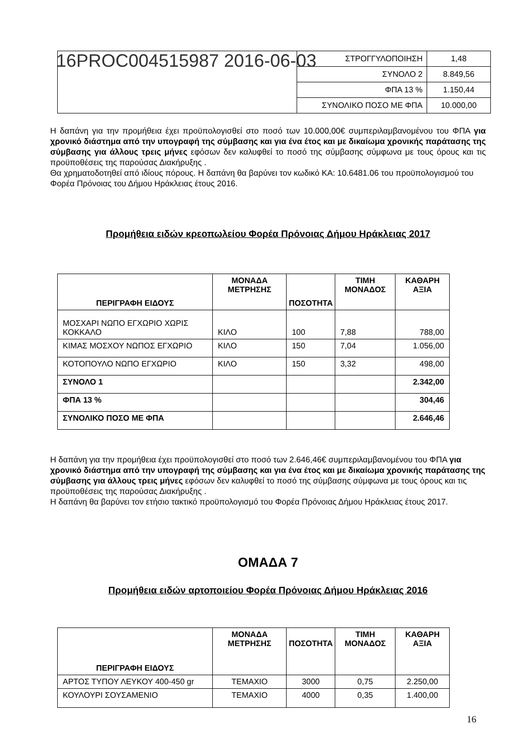| | ΣΤΡΟΓΓΥΛΟΠΟΙΗΣΗ | 1,48 |
| | ΣΥΝΟΛΟ 2 | 8.849,56 |
| | ΦΠΑ 13 % | 1.150,44 |
| | ΣΥΝΟΛΙΚΟ ΠΟΣΟ ΜΕ ΦΠΑ | 10.000,00 |
16PROC004515987 2016-06-03
Η δαπάνη για την προμήθεια έχει προϋπολογισθεί στο ποσό των 10.000,00€ συμπεριλαμβανομένου του ΦΠΑ για χρονικό διάστημα από την υπογραφή της σύμβασης και για ένα έτος και με δικαίωμα χρονικής παράτασης της σύμβασης για άλλους τρεις μήνες εφόσων δεν καλυφθεί το ποσό της σύμβασης σύμφωνα με τους όρους και τις προϋποθέσεις της παρούσας Διακήρυξης .
Θα χρηματοδοτηθεί από ιδίους πόρους. Η δαπάνη θα βαρύνει τον κωδικό ΚΑ: 10.6481.06 του προϋπολογισμού του Φορέα Πρόνοιας του Δήμου Ηράκλειας έτους 2016.
Προμήθεια ειδών κρεοπωλείου Φορέα Πρόνοιας Δήμου Ηράκλειας 2017
| ΠΕΡΙΓΡΑΦΗ ΕΙΔΟΥΣ | ΜΟΝΑΔΑ ΜΕΤΡΗΣΗΣ | ΠΟΣΟΤΗΤΑ | ΤΙΜΗ ΜΟΝΑΔΟΣ | ΚΑΘΑΡΗ ΑΞΙΑ |
| --- | --- | --- | --- | --- |
| ΜΟΣΧΑΡΙ ΝΩΠΟ ΕΓΧΩΡΙΟ ΧΩΡΙΣ ΚΟΚΚΑΛΟ | ΚΙΛΟ | 100 | 7,88 | 788,00 |
| ΚΙΜΑΣ ΜΟΣΧΟΥ ΝΩΠΟΣ ΕΓΧΩΡΙΟ | ΚΙΛΟ | 150 | 7,04 | 1.056,00 |
| ΚΟΤΟΠΟΥΛΟ ΝΩΠΟ ΕΓΧΩΡΙΟ | ΚΙΛΟ | 150 | 3,32 | 498,00 |
| ΣΥΝΟΛΟ 1 | | | | 2.342,00 |
| ΦΠΑ 13 % | | | | 304,46 |
| ΣΥΝΟΛΙΚΟ ΠΟΣΟ ΜΕ ΦΠΑ | | | | 2.646,46 |
Η δαπάνη για την προμήθεια έχει προϋπολογισθεί στο ποσό των 2.646,46€ συμπεριλαμβανομένου του ΦΠΑ για χρονικό διάστημα από την υπογραφή της σύμβασης και για ένα έτος και με δικαίωμα χρονικής παράτασης της σύμβασης για άλλους τρεις μήνες εφόσων δεν καλυφθεί το ποσό της σύμβασης σύμφωνα με τους όρους και τις προϋποθέσεις της παρούσας Διακήρυξης .
Η δαπάνη θα βαρύνει τον ετήσιο τακτικό προϋπολογισμό του Φορέα Πρόνοιας Δήμου Ηράκλειας έτους 2017.
ΟΜΑΔΑ 7
Προμήθεια ειδών αρτοποιείου Φορέα Πρόνοιας Δήμου Ηράκλειας 2016
| ΠΕΡΙΓΡΑΦΗ ΕΙΔΟΥΣ | ΜΟΝΑΔΑ ΜΕΤΡΗΣΗΣ | ΠΟΣΟΤΗΤΑ | ΤΙΜΗ ΜΟΝΑΔΟΣ | ΚΑΘΑΡΗ ΑΞΙΑ |
| --- | --- | --- | --- | --- |
| ΑΡΤΟΣ ΤΥΠΟΥ ΛΕΥΚΟΥ 400-450 gr | ΤΕΜΑΧΙΟ | 3000 | 0,75 | 2.250,00 |
| ΚΟΥΛΟΥΡΙ ΣΟΥΣΑΜΕΝΙΟ | ΤΕΜΑΧΙΟ | 4000 | 0,35 | 1.400,00 |
16